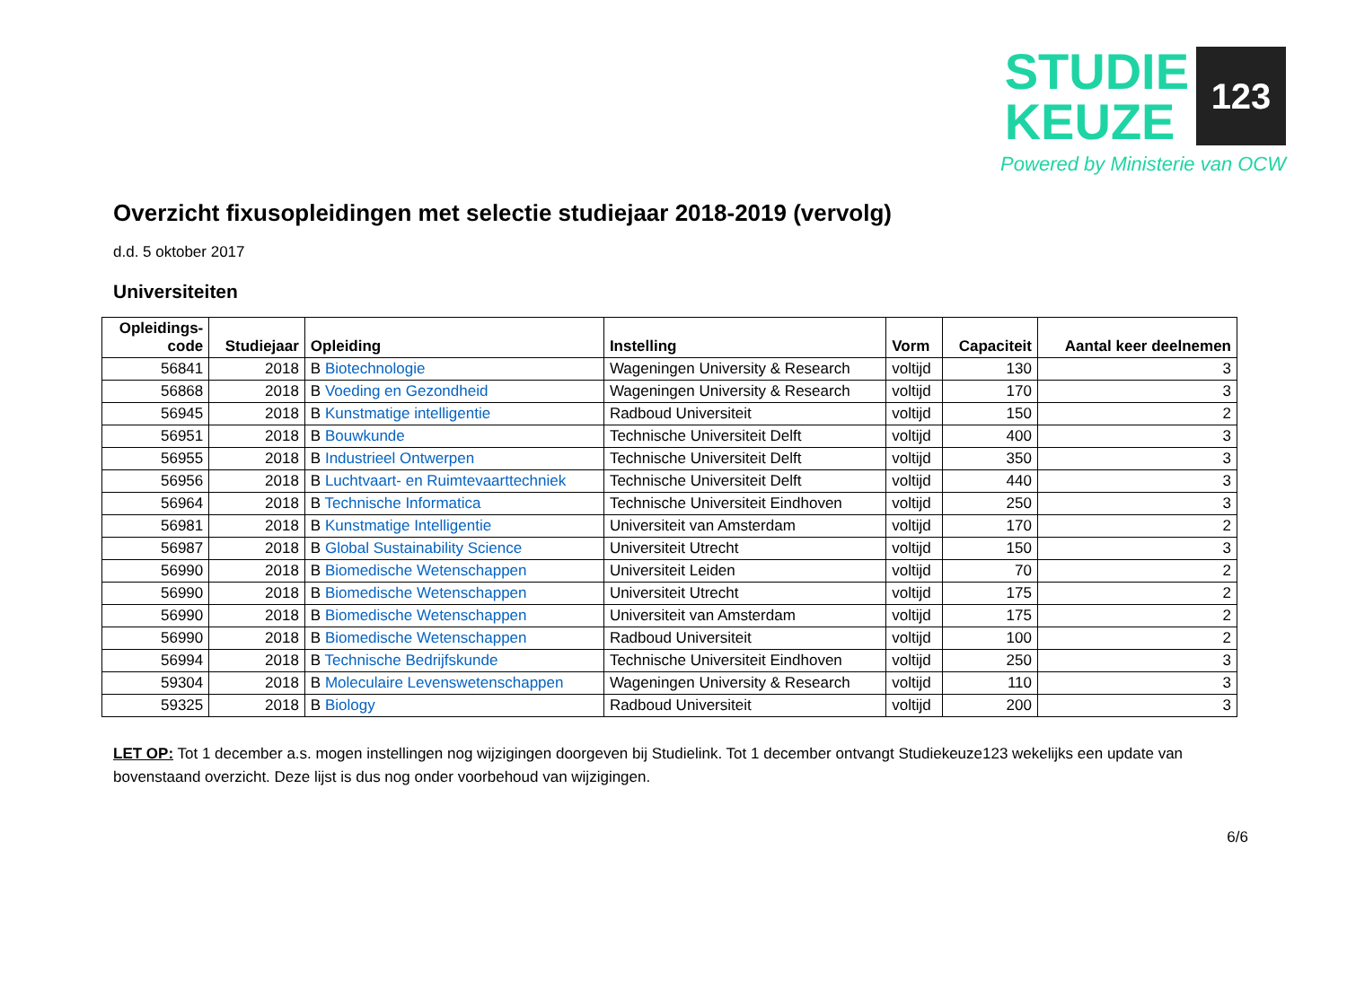STUDIE
KEUZE
123
Powered by Ministerie van OCW
Overzicht fixusopleidingen met selectie studiejaar 2018-2019 (vervolg)
d.d. 5 oktober 2017
Universiteiten
| Opleidings- code | Studiejaar | Opleiding | Instelling | Vorm | Capaciteit | Aantal keer deelnemen |
| --- | --- | --- | --- | --- | --- | --- |
| 56841 | 2018 | B Biotechnologie | Wageningen University & Research | voltijd | 130 | 3 |
| 56868 | 2018 | B Voeding en Gezondheid | Wageningen University & Research | voltijd | 170 | 3 |
| 56945 | 2018 | B Kunstmatige intelligentie | Radboud Universiteit | voltijd | 150 | 2 |
| 56951 | 2018 | B Bouwkunde | Technische Universiteit Delft | voltijd | 400 | 3 |
| 56955 | 2018 | B Industrieel Ontwerpen | Technische Universiteit Delft | voltijd | 350 | 3 |
| 56956 | 2018 | B Luchtvaart- en Ruimtevaarttechniek | Technische Universiteit Delft | voltijd | 440 | 3 |
| 56964 | 2018 | B Technische Informatica | Technische Universiteit Eindhoven | voltijd | 250 | 3 |
| 56981 | 2018 | B Kunstmatige Intelligentie | Universiteit van Amsterdam | voltijd | 170 | 2 |
| 56987 | 2018 | B Global Sustainability Science | Universiteit Utrecht | voltijd | 150 | 3 |
| 56990 | 2018 | B Biomedische Wetenschappen | Universiteit Leiden | voltijd | 70 | 2 |
| 56990 | 2018 | B Biomedische Wetenschappen | Universiteit Utrecht | voltijd | 175 | 2 |
| 56990 | 2018 | B Biomedische Wetenschappen | Universiteit van Amsterdam | voltijd | 175 | 2 |
| 56990 | 2018 | B Biomedische Wetenschappen | Radboud Universiteit | voltijd | 100 | 2 |
| 56994 | 2018 | B Technische Bedrijfskunde | Technische Universiteit Eindhoven | voltijd | 250 | 3 |
| 59304 | 2018 | B Moleculaire Levenswetenschappen | Wageningen University & Research | voltijd | 110 | 3 |
| 59325 | 2018 | B Biology | Radboud Universiteit | voltijd | 200 | 3 |
LET OP: Tot 1 december a.s. mogen instellingen nog wijzigingen doorgeven bij Studielink. Tot 1 december ontvangt Studiekeuze123 wekelijks een update van bovenstaand overzicht. Deze lijst is dus nog onder voorbehoud van wijzigingen.
6/6